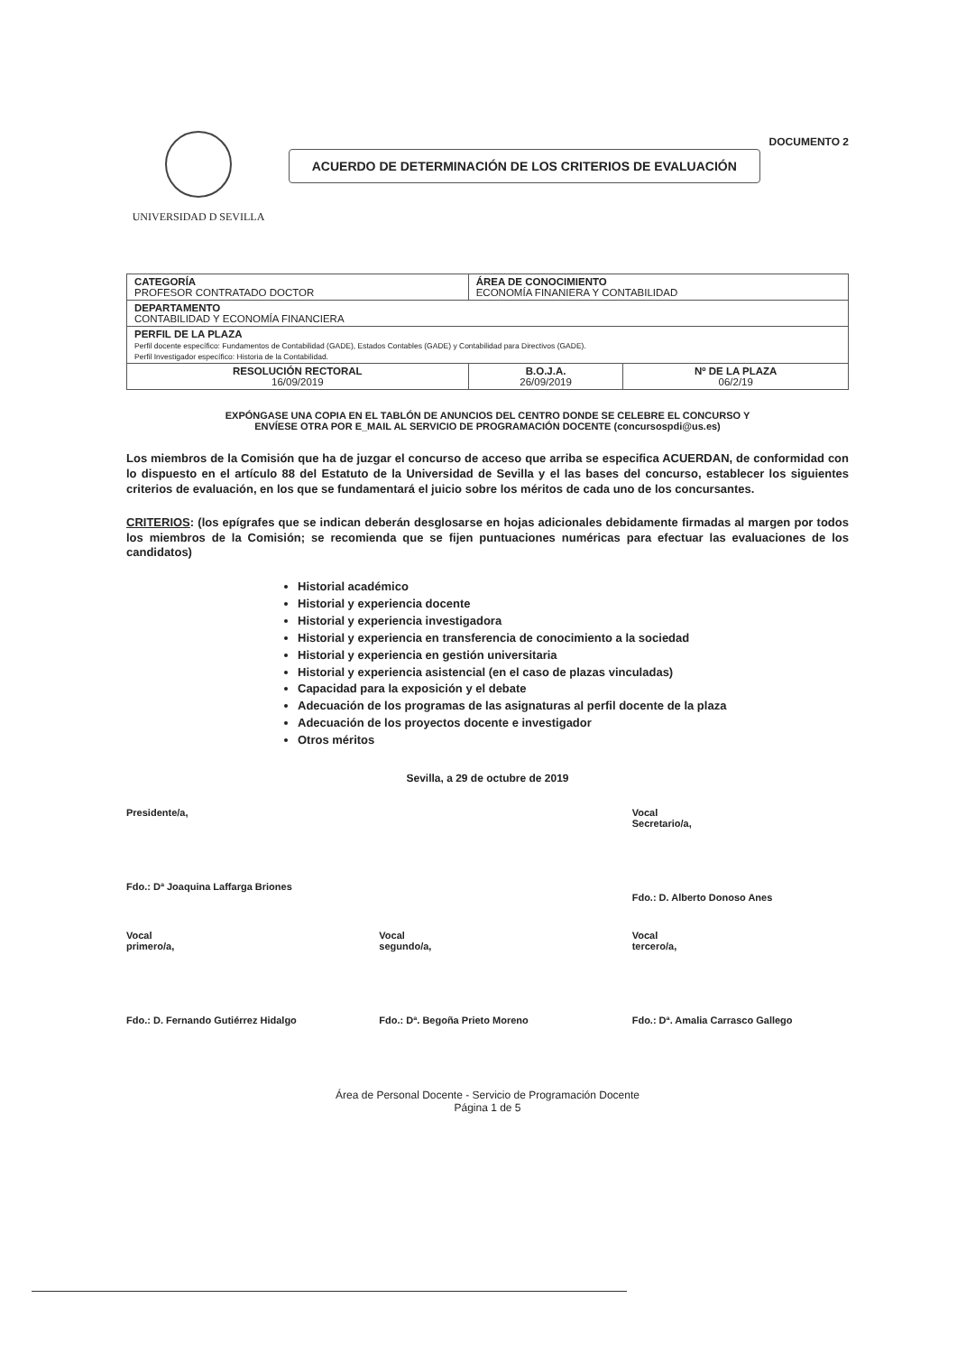UNIVERSIDAD D SEVILLA
ACUERDO DE DETERMINACIÓN DE LOS CRITERIOS DE EVALUACIÓN
DOCUMENTO 2
| CATEGORÍA PROFESOR CONTRATADO DOCTOR | ÁREA DE CONOCIMIENTO ECONOMÍA FINANIERA Y CONTABILIDAD | |
| DEPARTAMENTO CONTABILIDAD Y ECONOMÍA FINANCIERA | | |
| PERFIL DE LA PLAZA Perfil docente específico: Fundamentos de Contabilidad (GADE), Estados Contables (GADE) y Contabilidad para Directivos (GADE). Perfil Investigador específico: Historia de la Contabilidad. | | |
| RESOLUCIÓN RECTORAL 16/09/2019 | B.O.J.A. 26/09/2019 | Nº DE LA PLAZA 06/2/19 |
EXPÓNGASE UNA COPIA EN EL TABLÓN DE ANUNCIOS DEL CENTRO DONDE SE CELEBRE EL CONCURSO Y
ENVÍESE OTRA POR E_MAIL AL SERVICIO DE PROGRAMACIÓN DOCENTE (concursospdi@us.es)
Los miembros de la Comisión que ha de juzgar el concurso de acceso que arriba se especifica ACUERDAN, de conformidad con lo dispuesto en el artículo 88 del Estatuto de la Universidad de Sevilla y el las bases del concurso, establecer los siguientes criterios de evaluación, en los que se fundamentará el juicio sobre los méritos de cada uno de los concursantes.
CRITERIOS: (los epígrafes que se indican deberán desglosarse en hojas adicionales debidamente firmadas al margen por todos los miembros de la Comisión; se recomienda que se fijen puntuaciones numéricas para efectuar las evaluaciones de los candidatos)
Historial académico
Historial y experiencia docente
Historial y experiencia investigadora
Historial y experiencia en transferencia de conocimiento a la sociedad
Historial y experiencia en gestión universitaria
Historial y experiencia asistencial (en el caso de plazas vinculadas)
Capacidad para la exposición y el debate
Adecuación de los programas de las asignaturas al perfil docente de la plaza
Adecuación de los proyectos docente e investigador
Otros méritos
Sevilla, a 29 de octubre de 2019
Presidente/a,
Fdo.: Dª Joaquina Laffarga Briones
Vocal Secretario/a,
Fdo.: D. Alberto Donoso Anes
Vocal primero/a,
Fdo.: D. Fernando Gutiérrez Hidalgo
Vocal segundo/a,
Fdo.: Dª. Begoña Prieto Moreno
Vocal tercero/a,
Fdo.: Dª. Amalia Carrasco Gallego
Área de Personal Docente - Servicio de Programación Docente
Página 1 de 5